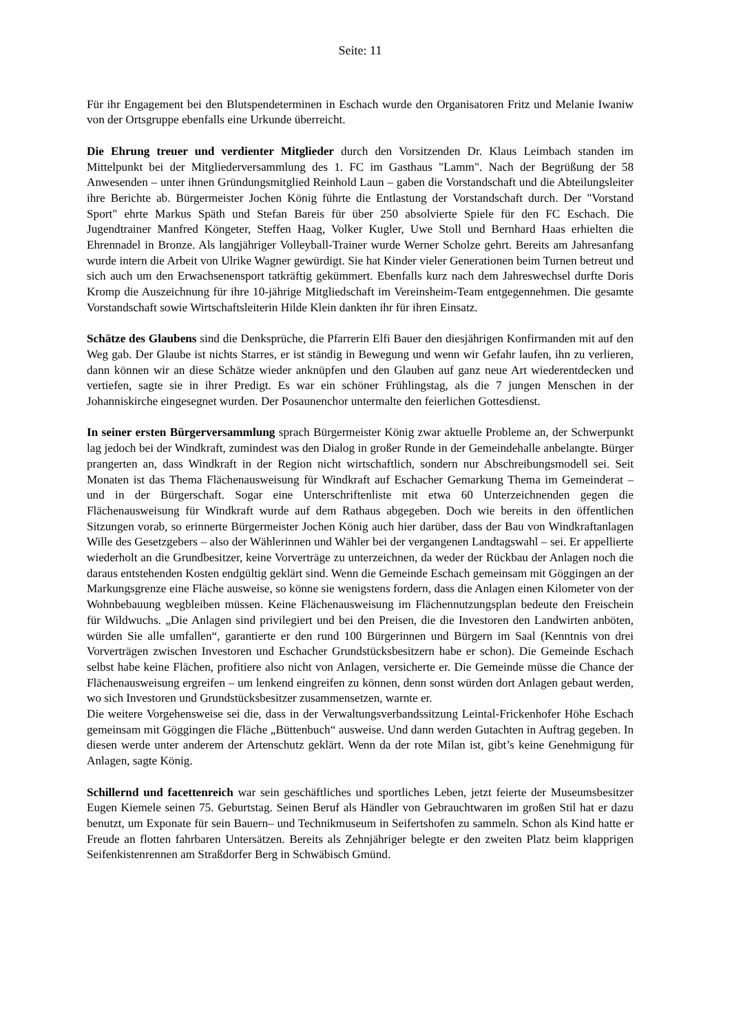Seite: 11
Für ihr Engagement bei den Blutspendeterminen in Eschach wurde den Organisatoren Fritz und Melanie Iwaniw von der Ortsgruppe ebenfalls eine Urkunde überreicht.
Die Ehrung treuer und verdienter Mitglieder durch den Vorsitzenden Dr. Klaus Leimbach standen im Mittelpunkt bei der Mitgliederversammlung des 1. FC im Gasthaus "Lamm". Nach der Begrüßung der 58 Anwesenden – unter ihnen Gründungsmitglied Reinhold Laun – gaben die Vorstandschaft und die Abteilungsleiter ihre Berichte ab. Bürgermeister Jochen König führte die Entlastung der Vorstandschaft durch. Der "Vorstand Sport" ehrte Markus Späth und Stefan Bareis für über 250 absolvierte Spiele für den FC Eschach. Die Jugendtrainer Manfred Köngeter, Steffen Haag, Volker Kugler, Uwe Stoll und Bernhard Haas erhielten die Ehrennadel in Bronze. Als langjähriger Volleyball-Trainer wurde Werner Scholze gehrt. Bereits am Jahresanfang wurde intern die Arbeit von Ulrike Wagner gewürdigt. Sie hat Kinder vieler Generationen beim Turnen betreut und sich auch um den Erwachsenensport tatkräftig gekümmert. Ebenfalls kurz nach dem Jahreswechsel durfte Doris Kromp die Auszeichnung für ihre 10-jährige Mitgliedschaft im Vereinsheim-Team entgegennehmen. Die gesamte Vorstandschaft sowie Wirtschaftsleiterin Hilde Klein dankten ihr für ihren Einsatz.
Schätze des Glaubens sind die Denksprüche, die Pfarrerin Elfi Bauer den diesjährigen Konfirmanden mit auf den Weg gab. Der Glaube ist nichts Starres, er ist ständig in Bewegung und wenn wir Gefahr laufen, ihn zu verlieren, dann können wir an diese Schätze wieder anknüpfen und den Glauben auf ganz neue Art wiederentdecken und vertiefen, sagte sie in ihrer Predigt. Es war ein schöner Frühlingstag, als die 7 jungen Menschen in der Johanniskirche eingesegnet wurden. Der Posaunenchor untermalte den feierlichen Gottesdienst.
In seiner ersten Bürgerversammlung sprach Bürgermeister König zwar aktuelle Probleme an, der Schwerpunkt lag jedoch bei der Windkraft, zumindest was den Dialog in großer Runde in der Gemeindehalle anbelangte. Bürger prangerten an, dass Windkraft in der Region nicht wirtschaftlich, sondern nur Abschreibungsmodell sei. Seit Monaten ist das Thema Flächenausweisung für Windkraft auf Eschacher Gemarkung Thema im Gemeinderat – und in der Bürgerschaft. Sogar eine Unterschriftenliste mit etwa 60 Unterzeichnenden gegen die Flächenausweisung für Windkraft wurde auf dem Rathaus abgegeben. Doch wie bereits in den öffentlichen Sitzungen vorab, so erinnerte Bürgermeister Jochen König auch hier darüber, dass der Bau von Windkraftanlagen Wille des Gesetzgebers – also der Wählerinnen und Wähler bei der vergangenen Landtagswahl – sei. Er appellierte wiederholt an die Grundbesitzer, keine Vorverträge zu unterzeichnen, da weder der Rückbau der Anlagen noch die daraus entstehenden Kosten endgültig geklärt sind. Wenn die Gemeinde Eschach gemeinsam mit Göggingen an der Markungsgrenze eine Fläche ausweise, so könne sie wenigstens fordern, dass die Anlagen einen Kilometer von der Wohnbebauung wegbleiben müssen. Keine Flächenausweisung im Flächennutzungsplan bedeute den Freischein für Wildwuchs. „Die Anlagen sind privilegiert und bei den Preisen, die die Investoren den Landwirten anböten, würden Sie alle umfallen“, garantierte er den rund 100 Bürgerinnen und Bürgern im Saal (Kenntnis von drei Vorverträgen zwischen Investoren und Eschacher Grundstücksbesitzern habe er schon). Die Gemeinde Eschach selbst habe keine Flächen, profitiere also nicht von Anlagen, versicherte er. Die Gemeinde müsse die Chance der Flächenausweisung ergreifen – um lenkend eingreifen zu können, denn sonst würden dort Anlagen gebaut werden, wo sich Investoren und Grundstücksbesitzer zusammensetzen, warnte er.
Die weitere Vorgehensweise sei die, dass in der Verwaltungsverbandssitzung Leintal-Frickenhofer Höhe Eschach gemeinsam mit Göggingen die Fläche „Büttenbuch“ ausweise. Und dann werden Gutachten in Auftrag gegeben. In diesen werde unter anderem der Artenschutz geklärt. Wenn da der rote Milan ist, gibt’s keine Genehmigung für Anlagen, sagte König.
Schillernd und facettenreich war sein geschäftliches und sportliches Leben, jetzt feierte der Museumsbesitzer Eugen Kiemele seinen 75. Geburtstag. Seinen Beruf als Händler von Gebrauchtwaren im großen Stil hat er dazu benutzt, um Exponate für sein Bauern– und Technikmuseum in Seifertshofen zu sammeln. Schon als Kind hatte er Freude an flotten fahrbaren Untersätzen. Bereits als Zehnjähriger belegte er den zweiten Platz beim klapprigen Seifenkistenrennen am Straßdorfer Berg in Schwäbisch Gmünd.